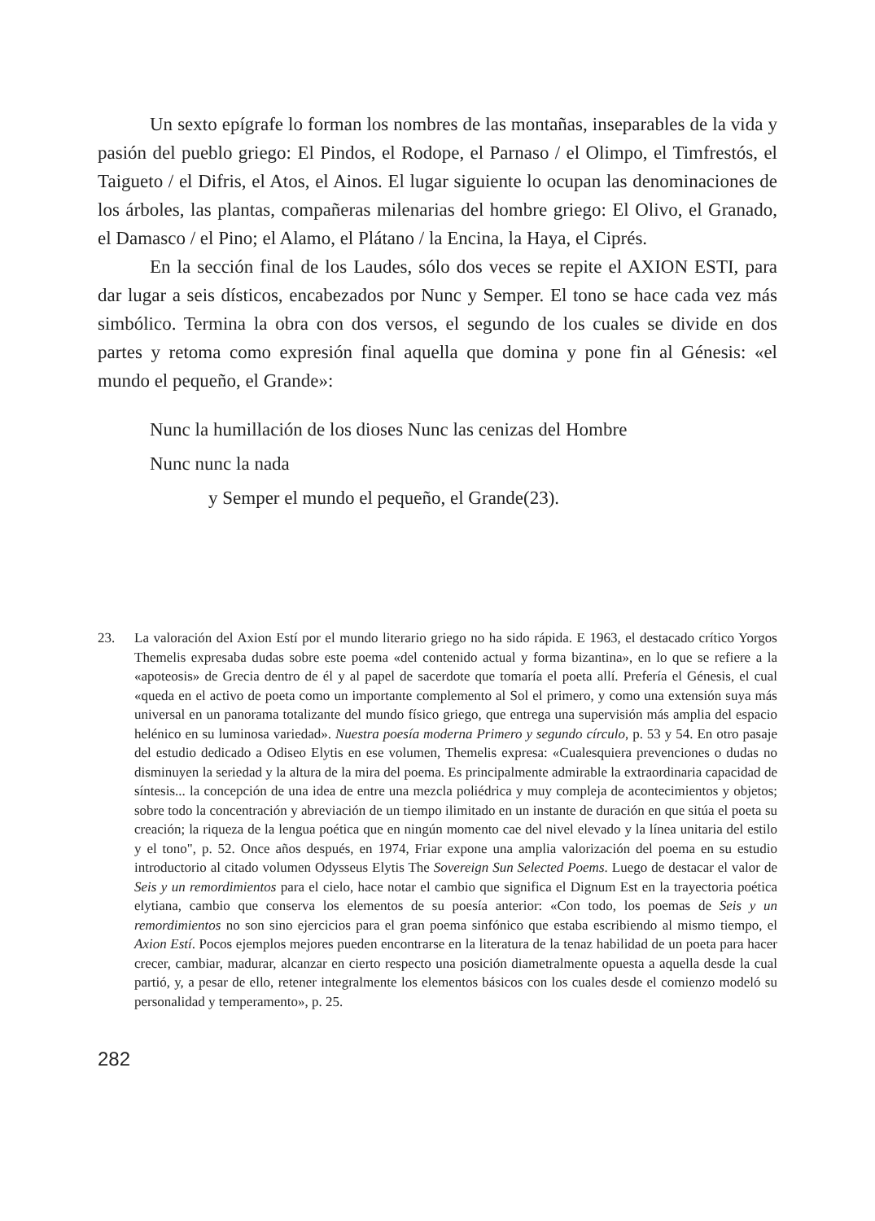Un sexto epígrafe lo forman los nombres de las montañas, inseparables de la vida y pasión del pueblo griego: El Pindos, el Rodope, el Parnaso / el Olimpo, el Timfrestós, el Taigueto / el Difris, el Atos, el Ainos. El lugar siguiente lo ocupan las denominaciones de los árboles, las plantas, compañeras milenarias del hombre griego: El Olivo, el Granado, el Damasco / el Pino; el Alamo, el Plátano / la Encina, la Haya, el Ciprés.
En la sección final de los Laudes, sólo dos veces se repite el AXION ESTI, para dar lugar a seis dísticos, encabezados por Nunc y Semper. El tono se hace cada vez más simbólico. Termina la obra con dos versos, el segundo de los cuales se divide en dos partes y retoma como expresión final aquella que domina y pone fin al Génesis: «el mundo el pequeño, el Grande»:
Nunc la humillación de los dioses Nunc las cenizas del Hombre
Nunc nunc la nada
y Semper el mundo el pequeño, el Grande(23).
23. La valoración del Axion Estí por el mundo literario griego no ha sido rápida. E 1963, el destacado crítico Yorgos Themelis expresaba dudas sobre este poema «del contenido actual y forma bizantina», en lo que se refiere a la «apoteosis» de Grecia dentro de él y al papel de sacerdote que tomaría el poeta allí. Prefería el Génesis, el cual «queda en el activo de poeta como un importante complemento al Sol el primero, y como una extensión suya más universal en un panorama totalizante del mundo físico griego, que entrega una supervisión más amplia del espacio helénico en su luminosa variedad». Nuestra poesía moderna Primero y segundo círculo, p. 53 y 54. En otro pasaje del estudio dedicado a Odiseo Elytis en ese volumen, Themelis expresa: «Cualesquiera prevenciones o dudas no disminuyen la seriedad y la altura de la mira del poema. Es principalmente admirable la extraordinaria capacidad de síntesis... la concepción de una idea de entre una mezcla poliédrica y muy compleja de acontecimientos y objetos; sobre todo la concentración y abreviación de un tiempo ilimitado en un instante de duración en que sitúa el poeta su creación; la riqueza de la lengua poética que en ningún momento cae del nivel elevado y la línea unitaria del estilo y el tono", p. 52. Once años después, en 1974, Friar expone una amplia valorización del poema en su estudio introductorio al citado volumen Odysseus Elytis The Sovereign Sun Selected Poems. Luego de destacar el valor de Seis y un remordimientos para el cielo, hace notar el cambio que significa el Dignum Est en la trayectoria poética elytiana, cambio que conserva los elementos de su poesía anterior: «Con todo, los poemas de Seis y un remordimientos no son sino ejercicios para el gran poema sinfónico que estaba escribiendo al mismo tiempo, el Axion Estí. Pocos ejemplos mejores pueden encontrarse en la literatura de la tenaz habilidad de un poeta para hacer crecer, cambiar, madurar, alcanzar en cierto respecto una posición diametralmente opuesta a aquella desde la cual partió, y, a pesar de ello, retener integralmente los elementos básicos con los cuales desde el comienzo modeló su personalidad y temperamento», p. 25.
282